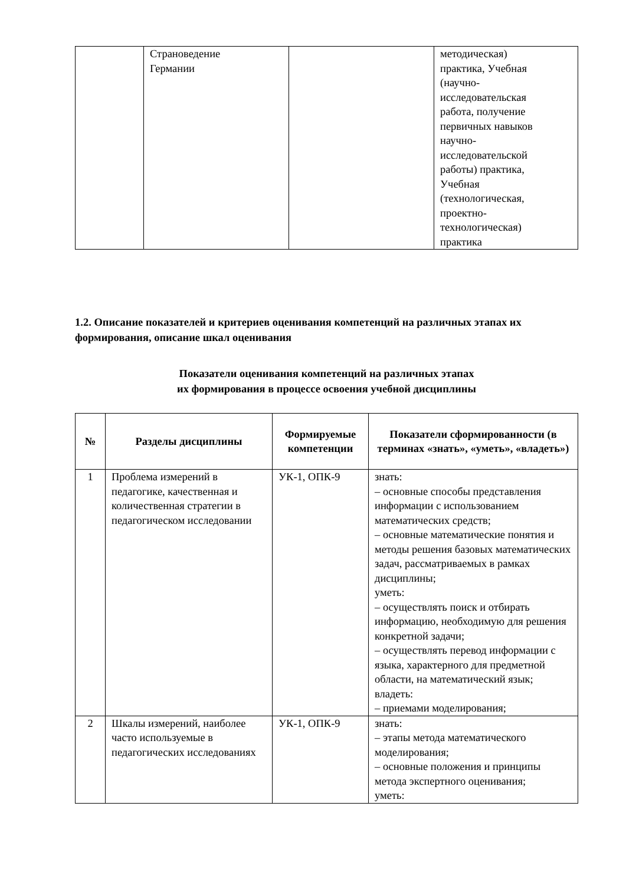| | Страноведение Германии | | методическая) практика, Учебная (научно- исследовательская работа, получение первичных навыков научно- исследовательской работы) практика, Учебная (технологическая, проектно- технологическая) практика |
1.2. Описание показателей и критериев оценивания компетенций на различных этапах их формирования, описание шкал оценивания
Показатели оценивания компетенций на различных этапах
их формирования в процессе освоения учебной дисциплины
| № | Разделы дисциплины | Формируемые компетенции | Показатели сформированности (в терминах «знать», «уметь», «владеть») |
| --- | --- | --- | --- |
| 1 | Проблема измерений в педагогике, качественная и количественная стратегии в педагогическом исследовании | УК-1, ОПК-9 | знать: – основные способы представления информации с использованием математических средств; – основные математические понятия и методы решения базовых математических задач, рассматриваемых в рамках дисциплины; уметь: – осуществлять поиск и отбирать информацию, необходимую для решения конкретной задачи; – осуществлять перевод информации с языка, характерного для предметной области, на математический язык; владеть: – приемами моделирования; |
| 2 | Шкалы измерений, наиболее часто используемые в педагогических исследованиях | УК-1, ОПК-9 | знать: – этапы метода математического моделирования; – основные положения и принципы метода экспертного оценивания; уметь: |